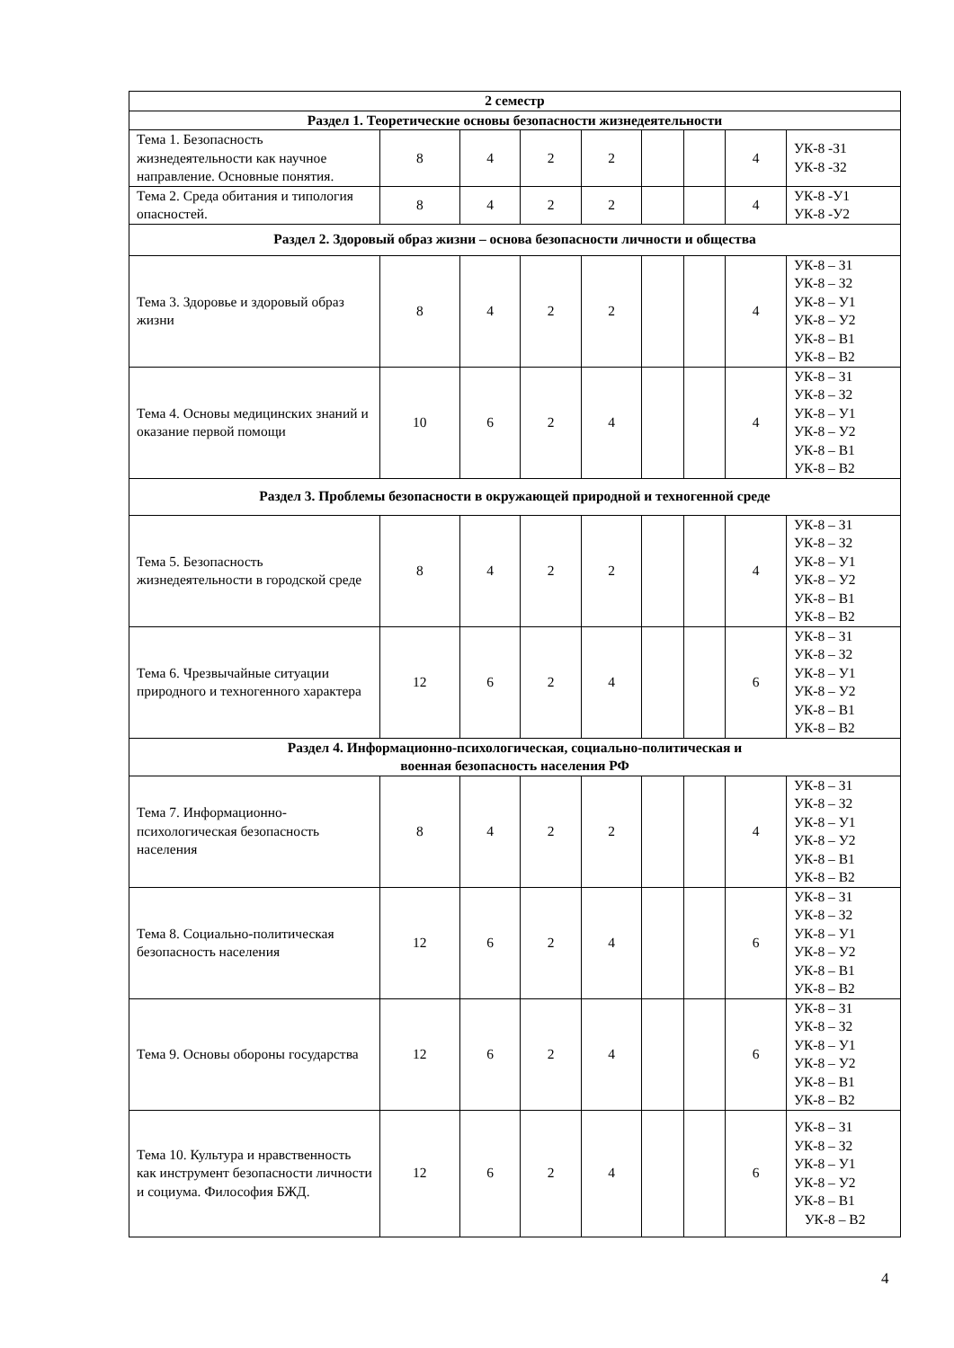| 2 семестр | | | | | | | | |
| Раздел 1. Теоретические основы безопасности жизнедеятельности | | | | | | | | |
| Тема 1. Безопасность жизнедеятельности как научное направление. Основные понятия. | 8 | 4 | 2 | 2 | | | 4 | УК-8 -З1 УК-8 -З2 |
| Тема 2. Среда обитания и типология опасностей. | 8 | 4 | 2 | 2 | | | 4 | УК-8 -У1 УК-8 -У2 |
| Раздел 2. Здоровый образ жизни – основа безопасности личности и общества | | | | | | | | |
| Тема 3. Здоровье и здоровый образ жизни | 8 | 4 | 2 | 2 | | | 4 | УК-8 – З1 УК-8 – З2 УК-8 – У1 УК-8 – У2 УК-8 – В1 УК-8 – В2 |
| Тема 4. Основы медицинских знаний и оказание первой помощи | 10 | 6 | 2 | 4 | | | 4 | УК-8 – З1 УК-8 – З2 УК-8 – У1 УК-8 – У2 УК-8 – В1 УК-8 – В2 |
| Раздел 3. Проблемы безопасности в окружающей природной и техногенной среде | | | | | | | | |
| Тема 5. Безопасность жизнедеятельности в городской среде | 8 | 4 | 2 | 2 | | | 4 | УК-8 – З1 УК-8 – З2 УК-8 – У1 УК-8 – У2 УК-8 – В1 УК-8 – В2 |
| Тема 6. Чрезвычайные ситуации природного и техногенного характера | 12 | 6 | 2 | 4 | | | 6 | УК-8 – З1 УК-8 – З2 УК-8 – У1 УК-8 – У2 УК-8 – В1 УК-8 – В2 |
| Раздел 4. Информационно-психологическая, социально-политическая и военная безопасность населения РФ | | | | | | | | |
| Тема 7. Информационно-психологическая безопасность населения | 8 | 4 | 2 | 2 | | | 4 | УК-8 – З1 УК-8 – З2 УК-8 – У1 УК-8 – У2 УК-8 – В1 УК-8 – В2 |
| Тема 8. Социально-политическая безопасность населения | 12 | 6 | 2 | 4 | | | 6 | УК-8 – З1 УК-8 – З2 УК-8 – У1 УК-8 – У2 УК-8 – В1 УК-8 – В2 |
| Тема 9. Основы обороны государства | 12 | 6 | 2 | 4 | | | 6 | УК-8 – З1 УК-8 – З2 УК-8 – У1 УК-8 – У2 УК-8 – В1 УК-8 – В2 |
| Тема 10. Культура и нравственность как инструмент безопасности личности и социума. Философия БЖД. | 12 | 6 | 2 | 4 | | | 6 | УК-8 – З1 УК-8 – З2 УК-8 – У1 УК-8 – У2 УК-8 – В1 УК-8 – В2 |
4